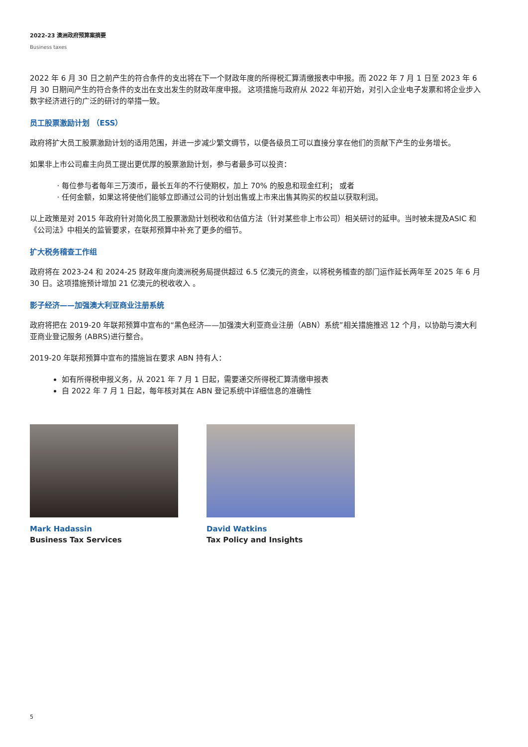2022-23 澳洲政府预算案摘要
Business taxes
2022 年 6 月 30 日之前产生的符合条件的支出将在下一个财政年度的所得税汇算清缴报表中申报。而 2022 年 7 月 1 日至 2023 年 6 月 30 日期间产生的符合条件的支出在支出发生的财政年度申报。 这项措施与政府从 2022 年初开始，对引入企业电子发票和将企业步入数字经济进行的广泛的研讨的举措一致。
员工股票激励计划 （ESS）
政府将扩大员工股票激励计划的适用范围，并进一步减少繁文缛节，以便各级员工可以直接分享在他们的贡献下产生的业务增长。
如果非上市公司雇主向员工提出更优厚的股票激励计划，参与者最多可以投资：
每位参与者每年三万澳币，最长五年的不行使期权，加上 70% 的股息和现金红利； 或者
任何金额，如果这将使他们能够立即通过公司的计划出售或上市来出售其购买的权益以获取利润。
以上政策是对 2015 年政府针对简化员工股票激励计划税收和估值方法（针对某些非上市公司）相关研讨的延申。当时被未提及ASIC 和《公司法》中相关的监管要求，在联邦预算中补充了更多的细节。
扩大税务稽查工作组
政府将在 2023-24 和 2024-25 财政年度向澳洲税务局提供超过 6.5 亿澳元的资金，以将税务稽查的部门运作延长两年至 2025 年 6 月 30 日。这项措施预计增加 21 亿澳元的税收收入 。
影子经济——加强澳大利亚商业注册系统
政府将把在 2019-20 年联邦预算中宣布的“黑色经济——加强澳大利亚商业注册（ABN）系统”相关措施推迟 12 个月，以协助与澳大利亚商业登记服务 (ABRS)进行整合。
2019-20 年联邦预算中宣布的措施旨在要求 ABN 持有人：
如有所得税申报义务，从 2021 年 7 月 1 日起，需要递交所得税汇算清缴申报表
自 2022 年 7 月 1 日起，每年核对其在 ABN 登记系统中详细信息的准确性
Mark Hadassin
Business Tax Services
David Watkins
Tax Policy and Insights
5